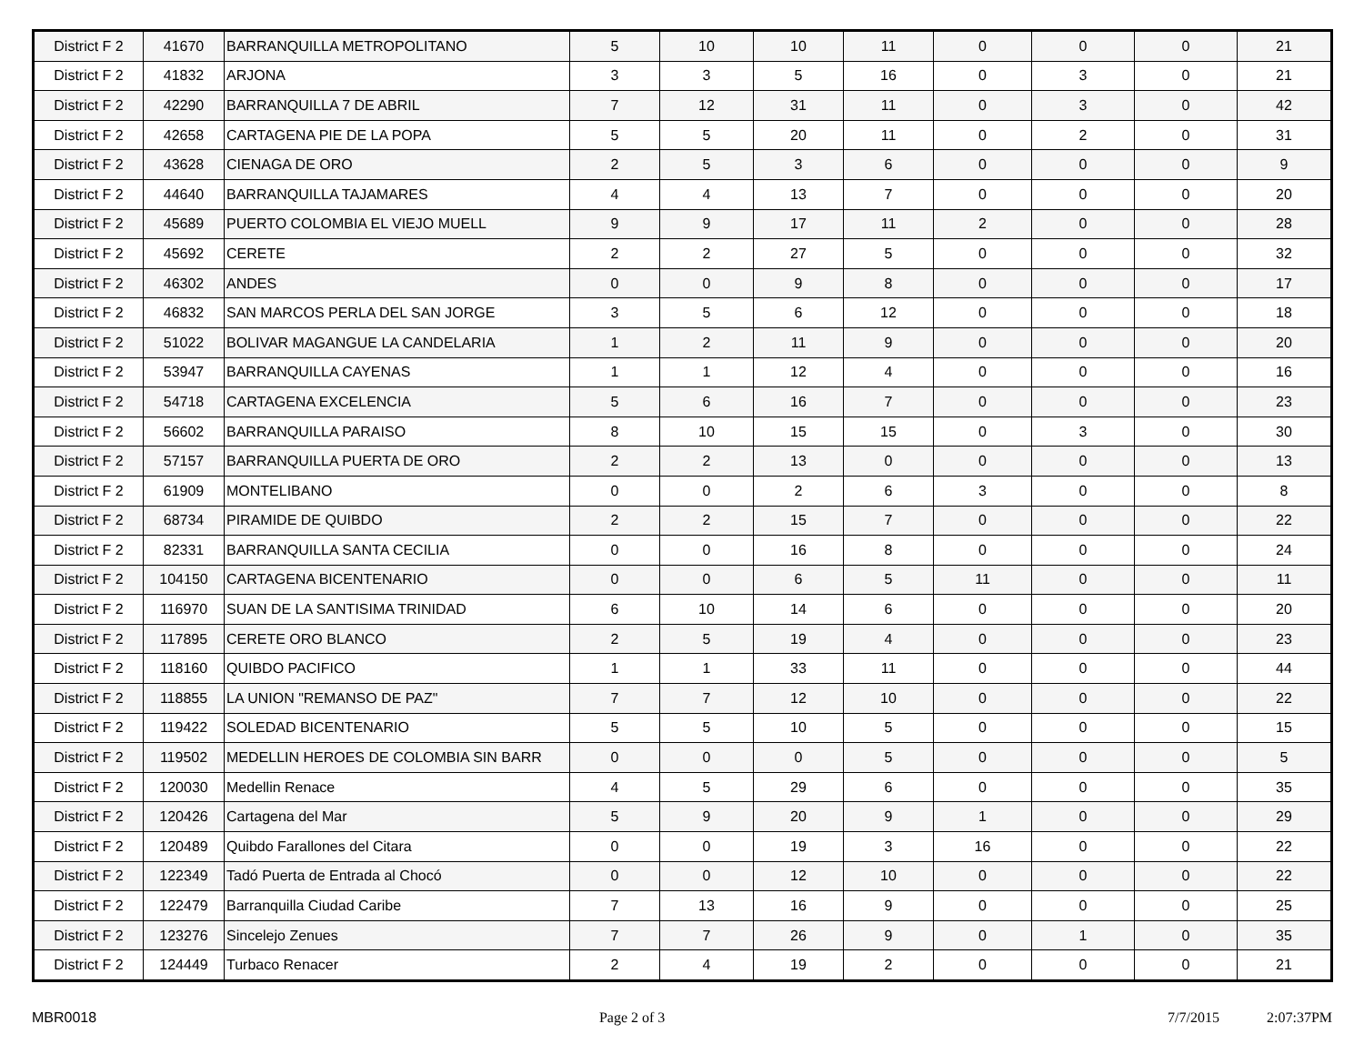| District F 2 | 41670 | BARRANQUILLA METROPOLITANO | 5 | 10 | 10 | 11 | 0 | 0 | 0 | 21 |
| District F 2 | 41832 | ARJONA | 3 | 3 | 5 | 16 | 0 | 3 | 0 | 21 |
| District F 2 | 42290 | BARRANQUILLA 7 DE ABRIL | 7 | 12 | 31 | 11 | 0 | 3 | 0 | 42 |
| District F 2 | 42658 | CARTAGENA PIE DE LA POPA | 5 | 5 | 20 | 11 | 0 | 2 | 0 | 31 |
| District F 2 | 43628 | CIENAGA DE ORO | 2 | 5 | 3 | 6 | 0 | 0 | 0 | 9 |
| District F 2 | 44640 | BARRANQUILLA TAJAMARES | 4 | 4 | 13 | 7 | 0 | 0 | 0 | 20 |
| District F 2 | 45689 | PUERTO COLOMBIA EL VIEJO MUELL | 9 | 9 | 17 | 11 | 2 | 0 | 0 | 28 |
| District F 2 | 45692 | CERETE | 2 | 2 | 27 | 5 | 0 | 0 | 0 | 32 |
| District F 2 | 46302 | ANDES | 0 | 0 | 9 | 8 | 0 | 0 | 0 | 17 |
| District F 2 | 46832 | SAN MARCOS PERLA DEL SAN JORGE | 3 | 5 | 6 | 12 | 0 | 0 | 0 | 18 |
| District F 2 | 51022 | BOLIVAR MAGANGUE LA CANDELARIA | 1 | 2 | 11 | 9 | 0 | 0 | 0 | 20 |
| District F 2 | 53947 | BARRANQUILLA CAYENAS | 1 | 1 | 12 | 4 | 0 | 0 | 0 | 16 |
| District F 2 | 54718 | CARTAGENA EXCELENCIA | 5 | 6 | 16 | 7 | 0 | 0 | 0 | 23 |
| District F 2 | 56602 | BARRANQUILLA PARAISO | 8 | 10 | 15 | 15 | 0 | 3 | 0 | 30 |
| District F 2 | 57157 | BARRANQUILLA PUERTA DE ORO | 2 | 2 | 13 | 0 | 0 | 0 | 0 | 13 |
| District F 2 | 61909 | MONTELIBANO | 0 | 0 | 2 | 6 | 3 | 0 | 0 | 8 |
| District F 2 | 68734 | PIRAMIDE DE QUIBDO | 2 | 2 | 15 | 7 | 0 | 0 | 0 | 22 |
| District F 2 | 82331 | BARRANQUILLA SANTA CECILIA | 0 | 0 | 16 | 8 | 0 | 0 | 0 | 24 |
| District F 2 | 104150 | CARTAGENA BICENTENARIO | 0 | 0 | 6 | 5 | 11 | 0 | 0 | 11 |
| District F 2 | 116970 | SUAN DE LA SANTISIMA TRINIDAD | 6 | 10 | 14 | 6 | 0 | 0 | 0 | 20 |
| District F 2 | 117895 | CERETE ORO BLANCO | 2 | 5 | 19 | 4 | 0 | 0 | 0 | 23 |
| District F 2 | 118160 | QUIBDO PACIFICO | 1 | 1 | 33 | 11 | 0 | 0 | 0 | 44 |
| District F 2 | 118855 | LA UNION "REMANSO DE PAZ" | 7 | 7 | 12 | 10 | 0 | 0 | 0 | 22 |
| District F 2 | 119422 | SOLEDAD BICENTENARIO | 5 | 5 | 10 | 5 | 0 | 0 | 0 | 15 |
| District F 2 | 119502 | MEDELLIN HEROES DE COLOMBIA SIN BARR | 0 | 0 | 0 | 5 | 0 | 0 | 0 | 5 |
| District F 2 | 120030 | Medellin Renace | 4 | 5 | 29 | 6 | 0 | 0 | 0 | 35 |
| District F 2 | 120426 | Cartagena del Mar | 5 | 9 | 20 | 9 | 1 | 0 | 0 | 29 |
| District F 2 | 120489 | Quibdo Farallones del Citara | 0 | 0 | 19 | 3 | 16 | 0 | 0 | 22 |
| District F 2 | 122349 | Tadó Puerta de Entrada al Chocó | 0 | 0 | 12 | 10 | 0 | 0 | 0 | 22 |
| District F 2 | 122479 | Barranquilla Ciudad Caribe | 7 | 13 | 16 | 9 | 0 | 0 | 0 | 25 |
| District F 2 | 123276 | Sincelejo Zenues | 7 | 7 | 26 | 9 | 0 | 1 | 0 | 35 |
| District F 2 | 124449 | Turbaco Renacer | 2 | 4 | 19 | 2 | 0 | 0 | 0 | 21 |
MBR0018 Page 2 of 3 7/7/2015 2:07:37PM